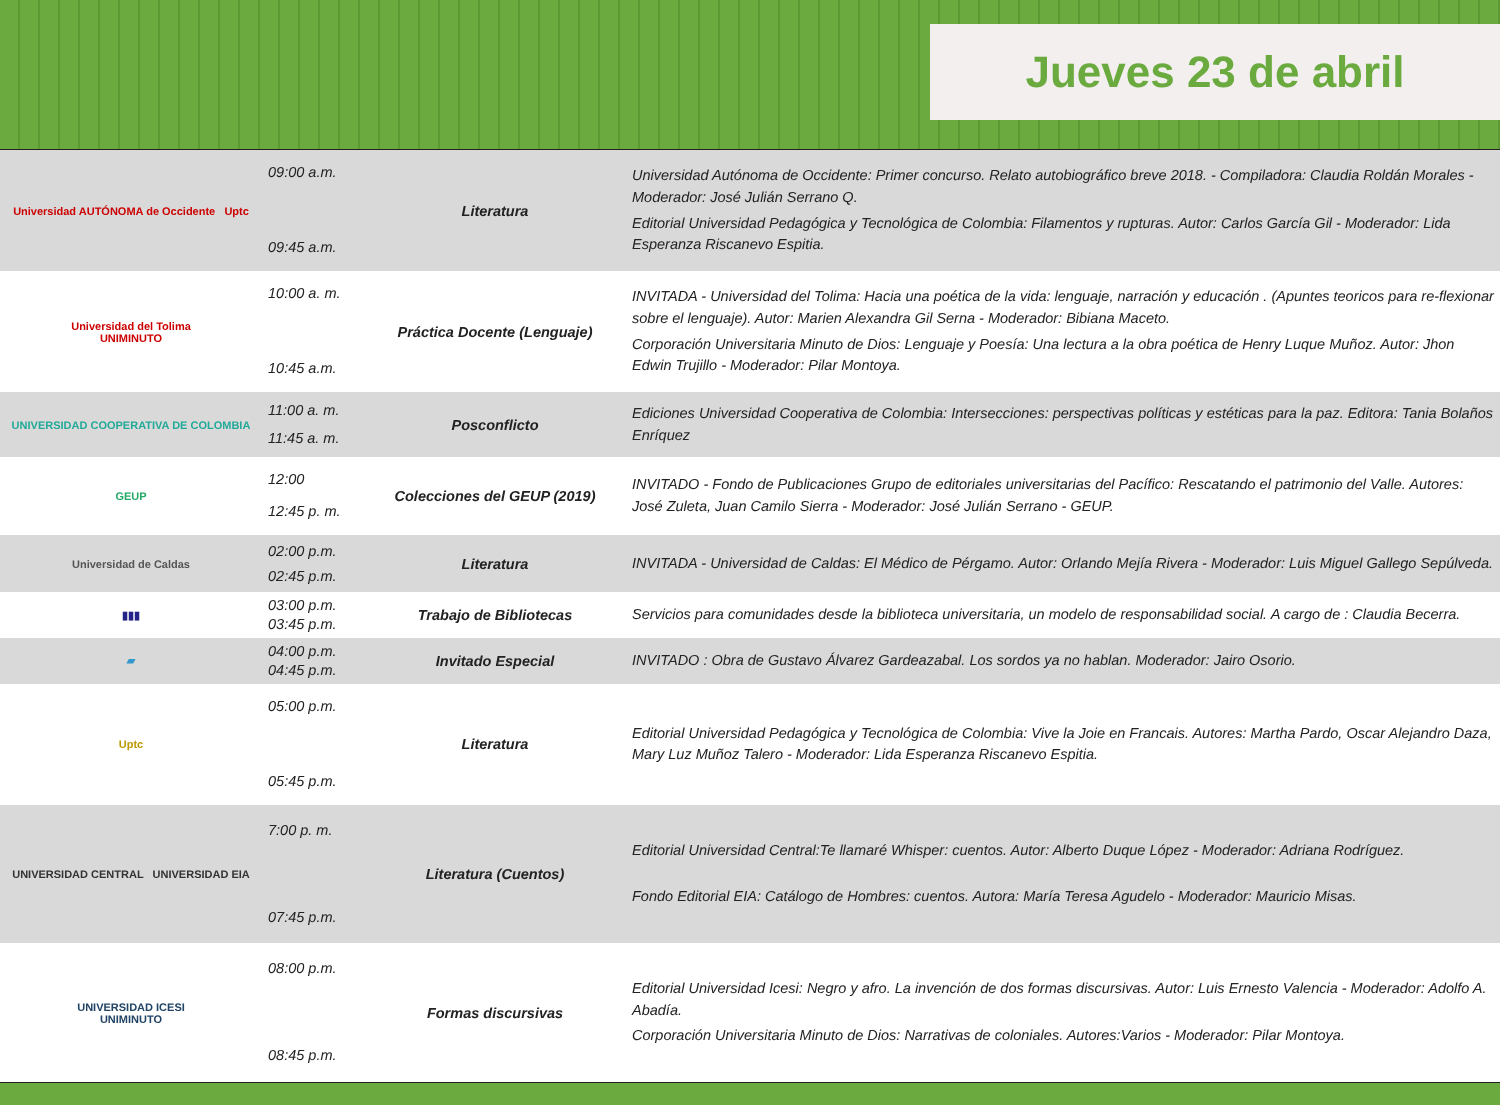Jueves 23 de abril
| Universidad AUTÓNOMA de Occidente Uptc | 09:00 a.m. 09:45 a.m. | Literatura | Universidad Autónoma de Occidente: Primer concurso. Relato autobiográfico breve 2018. - Compiladora: Claudia Roldán Morales - Moderador: José Julián Serrano Q. Editorial Universidad Pedagógica y Tecnológica de Colombia: Filamentos y rupturas. Autor: Carlos García Gil - Moderador: Lida Esperanza Riscanevo Espitia. |
| Universidad del Tolima UNIMINUTO | 10:00 a. m. 10:45 a.m. | Práctica Docente (Lenguaje) | INVITADA - Universidad del Tolima: Hacia una poética de la vida: lenguaje, narración y educación . (Apuntes teoricos para re-flexionar sobre el lenguaje). Autor: Marien Alexandra Gil Serna - Moderador: Bibiana Maceto. Corporación Universitaria Minuto de Dios: Lenguaje y Poesía: Una lectura a la obra poética de Henry Luque Muñoz. Autor: Jhon Edwin Trujillo - Moderador: Pilar Montoya. |
| UNIVERSIDAD COOPERATIVA DE COLOMBIA | 11:00 a. m. 11:45 a. m. | Posconflicto | Ediciones Universidad Cooperativa de Colombia: Intersecciones: perspectivas políticas y estéticas para la paz. Editora: Tania Bolaños Enríquez |
| GEUP | 12:00 12:45 p. m. | Colecciones del GEUP (2019) | INVITADO - Fondo de Publicaciones Grupo de editoriales universitarias del Pacífico: Rescatando el patrimonio del Valle. Autores: José Zuleta, Juan Camilo Sierra - Moderador: José Julián Serrano - GEUP. |
| Universidad de Caldas | 02:00 p.m. 02:45 p.m. | Literatura | INVITADA - Universidad de Caldas: El Médico de Pérgamo. Autor: Orlando Mejía Rivera - Moderador: Luis Miguel Gallego Sepúlveda. |
| ▮▮▮ | 03:00 p.m. 03:45 p.m. | Trabajo de Bibliotecas | Servicios para comunidades desde la biblioteca universitaria, un modelo de responsabilidad social. A cargo de : Claudia Becerra. |
| ▰ | 04:00 p.m. 04:45 p.m. | Invitado Especial | INVITADO : Obra de Gustavo Álvarez Gardeazabal. Los sordos ya no hablan. Moderador: Jairo Osorio. |
| Uptc | 05:00 p.m. 05:45 p.m. | Literatura | Editorial Universidad Pedagógica y Tecnológica de Colombia: Vive la Joie en Francais. Autores: Martha Pardo, Oscar Alejandro Daza, Mary Luz Muñoz Talero - Moderador: Lida Esperanza Riscanevo Espitia. |
| UNIVERSIDAD CENTRAL UNIVERSIDAD EIA | 7:00 p. m. 07:45 p.m. | Literatura (Cuentos) | Editorial Universidad Central:Te llamaré Whisper: cuentos. Autor: Alberto Duque López - Moderador: Adriana Rodríguez. Fondo Editorial EIA: Catálogo de Hombres: cuentos. Autora: María Teresa Agudelo - Moderador: Mauricio Misas. |
| UNIVERSIDAD ICESI UNIMINUTO | 08:00 p.m. 08:45 p.m. | Formas discursivas | Editorial Universidad Icesi: Negro y afro. La invención de dos formas discursivas. Autor: Luis Ernesto Valencia - Moderador: Adolfo A. Abadía. Corporación Universitaria Minuto de Dios: Narrativas de coloniales. Autores:Varios - Moderador: Pilar Montoya. |